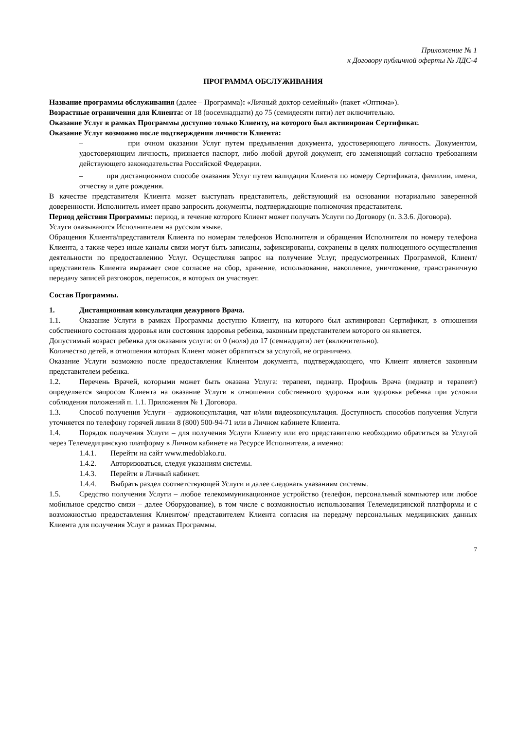Приложение № 1
к Договору публичной оферты № ЛДС-4
ПРОГРАММА ОБСЛУЖИВАНИЯ
Название программы обслуживания (далее – Программа): «Личный доктор семейный» (пакет «Оптима»).
Возрастные ограничения для Клиента: от 18 (восемнадцати) до 75 (семидесяти пяти) лет включительно.
Оказание Услуг в рамках Программы доступно только Клиенту, на которого был активирован Сертификат.
Оказание Услуг возможно после подтверждения личности Клиента:
– при очном оказании Услуг путем предъявления документа, удостоверяющего личность. Документом, удостоверяющим личность, признается паспорт, либо любой другой документ, его заменяющий согласно требованиям действующего законодательства Российской Федерации.
– при дистанционном способе оказания Услуг путем валидации Клиента по номеру Сертификата, фамилии, имени, отчеству и дате рождения.
В качестве представителя Клиента может выступать представитель, действующий на основании нотариально заверенной доверенности. Исполнитель имеет право запросить документы, подтверждающие полномочия представителя.
Период действия Программы: период, в течение которого Клиент может получать Услуги по Договору (п. 3.3.6. Договора).
Услуги оказываются Исполнителем на русском языке.
Обращения Клиента/представителя Клиента по номерам телефонов Исполнителя и обращения Исполнителя по номеру телефона Клиента, а также через иные каналы связи могут быть записаны, зафиксированы, сохранены в целях полноценного осуществления деятельности по предоставлению Услуг. Осуществляя запрос на получение Услуг, предусмотренных Программой, Клиент/представитель Клиента выражает свое согласие на сбор, хранение, использование, накопление, уничтожение, трансграничную передачу записей разговоров, переписок, в которых он участвует.
Состав Программы.
1. Дистанционная консультация дежурного Врача.
1.1. Оказание Услуги в рамках Программы доступно Клиенту, на которого был активирован Сертификат, в отношении собственного состояния здоровья или состояния здоровья ребенка, законным представителем которого он является.
Допустимый возраст ребенка для оказания услуги: от 0 (ноля) до 17 (семнадцати) лет (включительно).
Количество детей, в отношении которых Клиент может обратиться за услугой, не ограничено.
Оказание Услуги возможно после предоставления Клиентом документа, подтверждающего, что Клиент является законным представителем ребенка.
1.2. Перечень Врачей, которыми может быть оказана Услуга: терапевт, педиатр. Профиль Врача (педиатр и терапевт) определяется запросом Клиента на оказание Услуги в отношении собственного здоровья или здоровья ребенка при условии соблюдения положений п. 1.1. Приложения № 1 Договора.
1.3. Способ получения Услуги – аудиоконсультация, чат и/или видеоконсультация. Доступность способов получения Услуги уточняется по телефону горячей линии 8 (800) 500-94-71 или в Личном кабинете Клиента.
1.4. Порядок получения Услуги – для получения Услуги Клиенту или его представителю необходимо обратиться за Услугой через Телемедицинскую платформу в Личном кабинете на Ресурсе Исполнителя, а именно:
1.4.1. Перейти на сайт www.medoblako.ru.
1.4.2. Авторизоваться, следуя указаниям системы.
1.4.3. Перейти в Личный кабинет.
1.4.4. Выбрать раздел соответствующей Услуги и далее следовать указаниям системы.
1.5. Средство получения Услуги – любое телекоммуникационное устройство (телефон, персональный компьютер или любое мобильное средство связи – далее Оборудование), в том числе с возможностью использования Телемедицинской платформы и с возможностью предоставления Клиентом/ представителем Клиента согласия на передачу персональных медицинских данных Клиента для получения Услуг в рамках Программы.
7